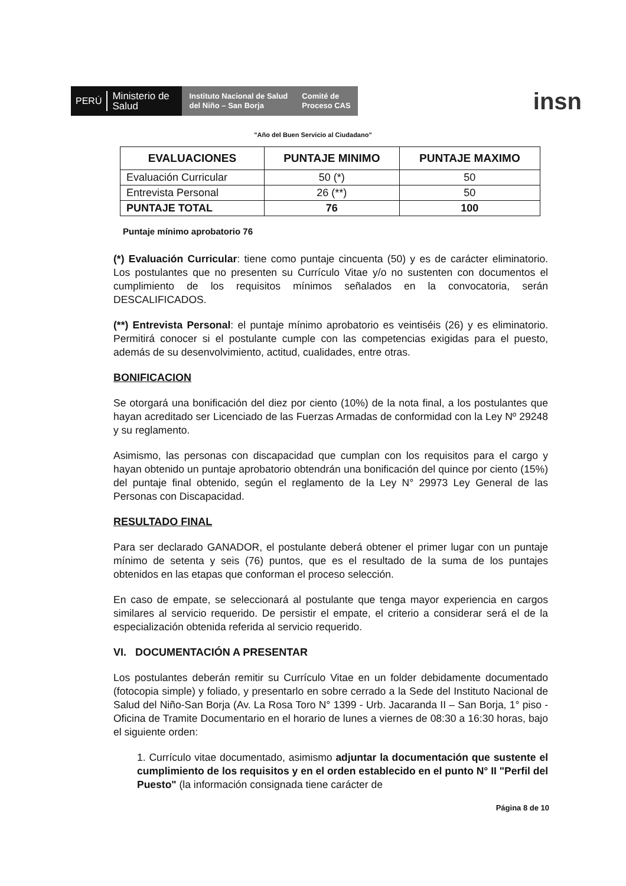PERÚ Ministerio de Salud
Instituto Nacional de Salud
del Niño – San Borja
Comité de
Proceso CAS
insn
"Año del Buen Servicio al Ciudadano"
| EVALUACIONES | PUNTAJE MINIMO | PUNTAJE MAXIMO |
| --- | --- | --- |
| Evaluación Curricular | 50 (*) | 50 |
| Entrevista Personal | 26 (**) | 50 |
| PUNTAJE TOTAL | 76 | 100 |
Puntaje mínimo aprobatorio 76
(*) Evaluación Curricular: tiene como puntaje cincuenta (50) y es de carácter eliminatorio. Los postulantes que no presenten su Currículo Vitae y/o no sustenten con documentos el cumplimiento de los requisitos mínimos señalados en la convocatoria, serán DESCALIFICADOS.
(**) Entrevista Personal: el puntaje mínimo aprobatorio es veintiséis (26) y es eliminatorio. Permitirá conocer si el postulante cumple con las competencias exigidas para el puesto, además de su desenvolvimiento, actitud, cualidades, entre otras.
BONIFICACION
Se otorgará una bonificación del diez por ciento (10%) de la nota final, a los postulantes que hayan acreditado ser Licenciado de las Fuerzas Armadas de conformidad con la Ley Nº 29248 y su reglamento.
Asimismo, las personas con discapacidad que cumplan con los requisitos para el cargo y hayan obtenido un puntaje aprobatorio obtendrán una bonificación del quince por ciento (15%) del puntaje final obtenido, según el reglamento de la Ley N° 29973 Ley General de las Personas con Discapacidad.
RESULTADO FINAL
Para ser declarado GANADOR, el postulante deberá obtener el primer lugar con un puntaje mínimo de setenta y seis (76) puntos, que es el resultado de la suma de los puntajes obtenidos en las etapas que conforman el proceso selección.
En caso de empate, se seleccionará al postulante que tenga mayor experiencia en cargos similares al servicio requerido. De persistir el empate, el criterio a considerar será el de la especialización obtenida referida al servicio requerido.
VI. DOCUMENTACIÓN A PRESENTAR
Los postulantes deberán remitir su Currículo Vitae en un folder debidamente documentado (fotocopia simple) y foliado, y presentarlo en sobre cerrado a la Sede del Instituto Nacional de Salud del Niño-San Borja (Av. La Rosa Toro N° 1399 - Urb. Jacaranda II – San Borja, 1° piso - Oficina de Tramite Documentario en el horario de lunes a viernes de 08:30 a 16:30 horas, bajo el siguiente orden:
1. Currículo vitae documentado, asimismo adjuntar la documentación que sustente el cumplimiento de los requisitos y en el orden establecido en el punto N° II "Perfil del Puesto" (la información consignada tiene carácter de
Página 8 de 10